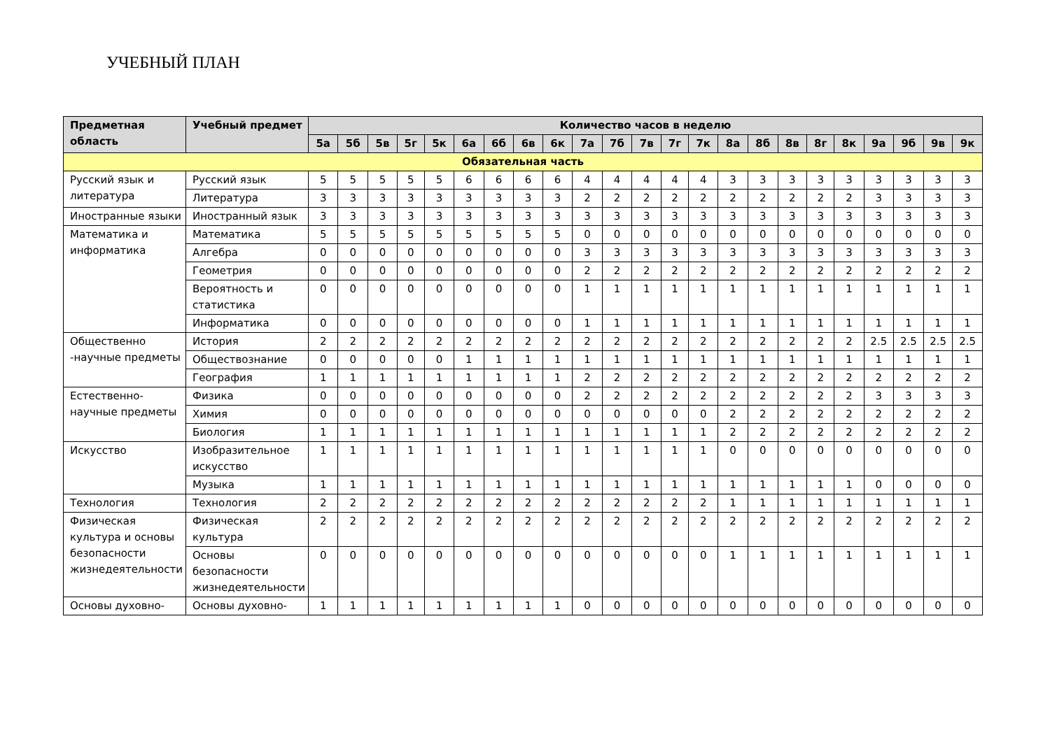УЧЕБНЫЙ ПЛАН
| Предметная область | Учебный предмет | Количество часов в неделю | | | | | | | | | | | | | | | | | | | | | | |
| --- | --- | --- | --- | --- | --- | --- | --- | --- | --- | --- | --- | --- | --- | --- | --- | --- | --- | --- | --- | --- | --- | --- | --- | --- |
| | | 5а | 5б | 5в | 5г | 5к | 6а | 6б | 6в | 6к | 7а | 7б | 7в | 7г | 7к | 8а | 8б | 8в | 8г | 8к | 9а | 9б | 9в | 9к |
| Обязательная часть | | | | | | | | | | | | | | | | | | | | | | | | |
| Русский язык и литература | Русский язык | 5 | 5 | 5 | 5 | 5 | 6 | 6 | 6 | 6 | 4 | 4 | 4 | 4 | 4 | 3 | 3 | 3 | 3 | 3 | 3 | 3 | 3 | 3 |
| | Литература | 3 | 3 | 3 | 3 | 3 | 3 | 3 | 3 | 3 | 2 | 2 | 2 | 2 | 2 | 2 | 2 | 2 | 2 | 2 | 3 | 3 | 3 | 3 |
| Иностранные языки | Иностранный язык | 3 | 3 | 3 | 3 | 3 | 3 | 3 | 3 | 3 | 3 | 3 | 3 | 3 | 3 | 3 | 3 | 3 | 3 | 3 | 3 | 3 | 3 | 3 |
| Математика и информатика | Математика | 5 | 5 | 5 | 5 | 5 | 5 | 5 | 5 | 5 | 0 | 0 | 0 | 0 | 0 | 0 | 0 | 0 | 0 | 0 | 0 | 0 | 0 | 0 |
| | Алгебра | 0 | 0 | 0 | 0 | 0 | 0 | 0 | 0 | 0 | 3 | 3 | 3 | 3 | 3 | 3 | 3 | 3 | 3 | 3 | 3 | 3 | 3 | 3 |
| | Геометрия | 0 | 0 | 0 | 0 | 0 | 0 | 0 | 0 | 0 | 2 | 2 | 2 | 2 | 2 | 2 | 2 | 2 | 2 | 2 | 2 | 2 | 2 | 2 |
| | Вероятность и статистика | 0 | 0 | 0 | 0 | 0 | 0 | 0 | 0 | 0 | 1 | 1 | 1 | 1 | 1 | 1 | 1 | 1 | 1 | 1 | 1 | 1 | 1 | 1 |
| | Информатика | 0 | 0 | 0 | 0 | 0 | 0 | 0 | 0 | 0 | 1 | 1 | 1 | 1 | 1 | 1 | 1 | 1 | 1 | 1 | 1 | 1 | 1 | 1 |
| Общественно -научные предметы | История | 2 | 2 | 2 | 2 | 2 | 2 | 2 | 2 | 2 | 2 | 2 | 2 | 2 | 2 | 2 | 2 | 2 | 2 | 2 | 2.5 | 2.5 | 2.5 | 2.5 |
| | Обществознание | 0 | 0 | 0 | 0 | 0 | 1 | 1 | 1 | 1 | 1 | 1 | 1 | 1 | 1 | 1 | 1 | 1 | 1 | 1 | 1 | 1 | 1 | 1 |
| | География | 1 | 1 | 1 | 1 | 1 | 1 | 1 | 1 | 1 | 2 | 2 | 2 | 2 | 2 | 2 | 2 | 2 | 2 | 2 | 2 | 2 | 2 | 2 |
| Естественно-научные предметы | Физика | 0 | 0 | 0 | 0 | 0 | 0 | 0 | 0 | 0 | 2 | 2 | 2 | 2 | 2 | 2 | 2 | 2 | 2 | 2 | 3 | 3 | 3 | 3 |
| | Химия | 0 | 0 | 0 | 0 | 0 | 0 | 0 | 0 | 0 | 0 | 0 | 0 | 0 | 0 | 2 | 2 | 2 | 2 | 2 | 2 | 2 | 2 | 2 |
| | Биология | 1 | 1 | 1 | 1 | 1 | 1 | 1 | 1 | 1 | 1 | 1 | 1 | 1 | 1 | 2 | 2 | 2 | 2 | 2 | 2 | 2 | 2 | 2 |
| Искусство | Изобразительное искусство | 1 | 1 | 1 | 1 | 1 | 1 | 1 | 1 | 1 | 1 | 1 | 1 | 1 | 1 | 0 | 0 | 0 | 0 | 0 | 0 | 0 | 0 | 0 |
| | Музыка | 1 | 1 | 1 | 1 | 1 | 1 | 1 | 1 | 1 | 1 | 1 | 1 | 1 | 1 | 1 | 1 | 1 | 1 | 1 | 0 | 0 | 0 | 0 |
| Технология | Технология | 2 | 2 | 2 | 2 | 2 | 2 | 2 | 2 | 2 | 2 | 2 | 2 | 2 | 2 | 1 | 1 | 1 | 1 | 1 | 1 | 1 | 1 | 1 |
| Физическая культура и основы безопасности жизнедеятельности | Физическая культура | 2 | 2 | 2 | 2 | 2 | 2 | 2 | 2 | 2 | 2 | 2 | 2 | 2 | 2 | 2 | 2 | 2 | 2 | 2 | 2 | 2 | 2 | 2 |
| | Основы безопасности жизнедеятельности | 0 | 0 | 0 | 0 | 0 | 0 | 0 | 0 | 0 | 0 | 0 | 0 | 0 | 0 | 1 | 1 | 1 | 1 | 1 | 1 | 1 | 1 | 1 |
| Основы духовно- | Основы духовно- | 1 | 1 | 1 | 1 | 1 | 1 | 1 | 1 | 1 | 0 | 0 | 0 | 0 | 0 | 0 | 0 | 0 | 0 | 0 | 0 | 0 | 0 | 0 |